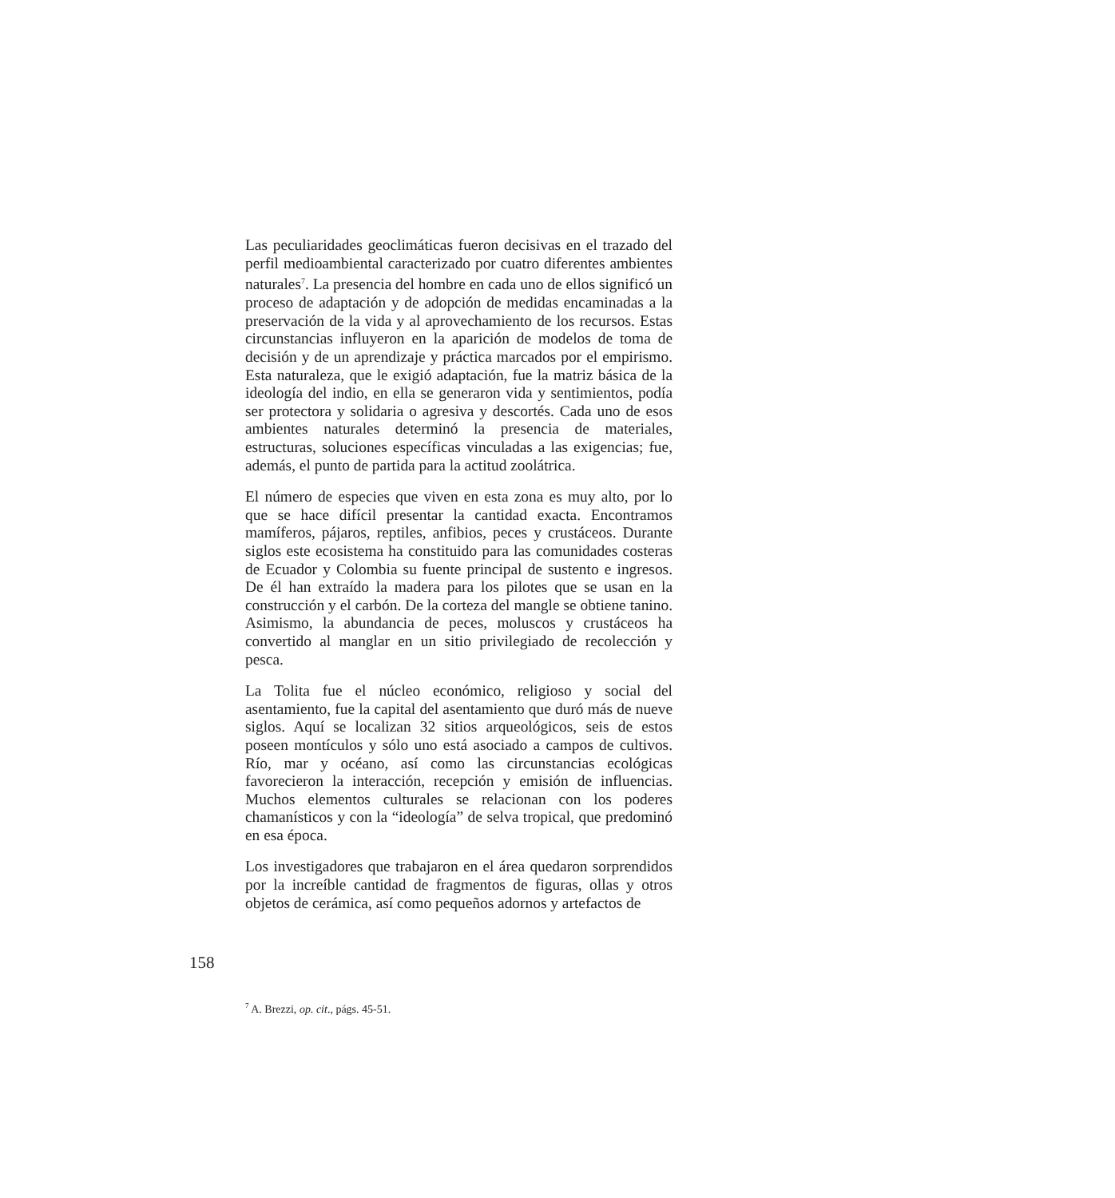Las peculiaridades geoclimáticas fueron decisivas en el trazado del perfil medioambiental caracterizado por cuatro diferentes ambientes naturales<sup>7</sup>. La presencia del hombre en cada uno de ellos significó un proceso de adaptación y de adopción de medidas encaminadas a la preservación de la vida y al aprovechamiento de los recursos. Estas circunstancias influyeron en la aparición de modelos de toma de decisión y de un aprendizaje y práctica marcados por el empirismo. Esta naturaleza, que le exigió adaptación, fue la matriz básica de la ideología del indio, en ella se generaron vida y sentimientos, podía ser protectora y solidaria o agresiva y descortés. Cada uno de esos ambientes naturales determinó la presencia de materiales, estructuras, soluciones específicas vinculadas a las exigencias; fue, además, el punto de partida para la actitud zoolátrica.
El número de especies que viven en esta zona es muy alto, por lo que se hace difícil presentar la cantidad exacta. Encontramos mamíferos, pájaros, reptiles, anfibios, peces y crustáceos. Durante siglos este ecosistema ha constituido para las comunidades costeras de Ecuador y Colombia su fuente principal de sustento e ingresos. De él han extraído la madera para los pilotes que se usan en la construcción y el carbón. De la corteza del mangle se obtiene tanino. Asimismo, la abundancia de peces, moluscos y crustáceos ha convertido al manglar en un sitio privilegiado de recolección y pesca.
La Tolita fue el núcleo económico, religioso y social del asentamiento, fue la capital del asentamiento que duró más de nueve siglos. Aquí se localizan 32 sitios arqueológicos, seis de estos poseen montículos y sólo uno está asociado a campos de cultivos. Río, mar y océano, así como las circunstancias ecológicas favorecieron la interacción, recepción y emisión de influencias. Muchos elementos culturales se relacionan con los poderes chamanísticos y con la “ideología” de selva tropical, que predominó en esa época.
Los investigadores que trabajaron en el área quedaron sorprendidos por la increíble cantidad de fragmentos de figuras, ollas y otros objetos de cerámica, así como pequeños adornos y artefactos de
158
<sup>7</sup> A. Brezzi, op. cit., págs. 45-51.